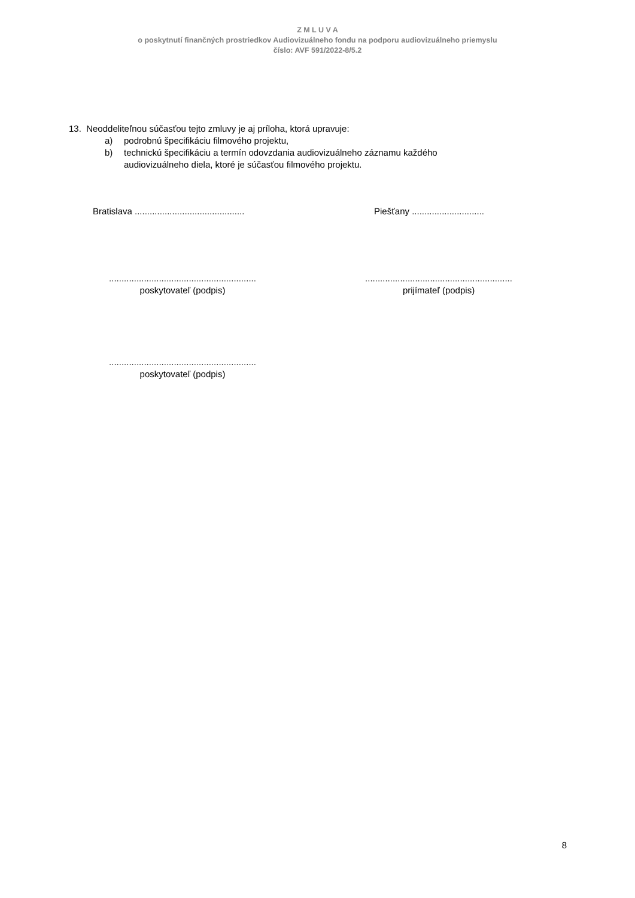Z M L U V A
o poskytnutí finančných prostriedkov Audiovizuálneho fondu na podporu audiovizuálneho priemyslu
číslo: AVF 591/2022-8/5.2
13. Neoddeliteľnou súčasťou tejto zmluvy je aj príloha, ktorá upravuje:
a) podrobnú špecifikáciu filmového projektu,
b) technickú špecifikáciu a termín odovzdania audiovizuálneho záznamu každého
audiovizuálneho diela, ktoré je súčasťou filmového projektu.
Bratislava ............................................
Piešťany .............................
...........................................................
poskytovateľ (podpis)
...........................................................
prijímateľ (podpis)
...........................................................
poskytovateľ (podpis)
8